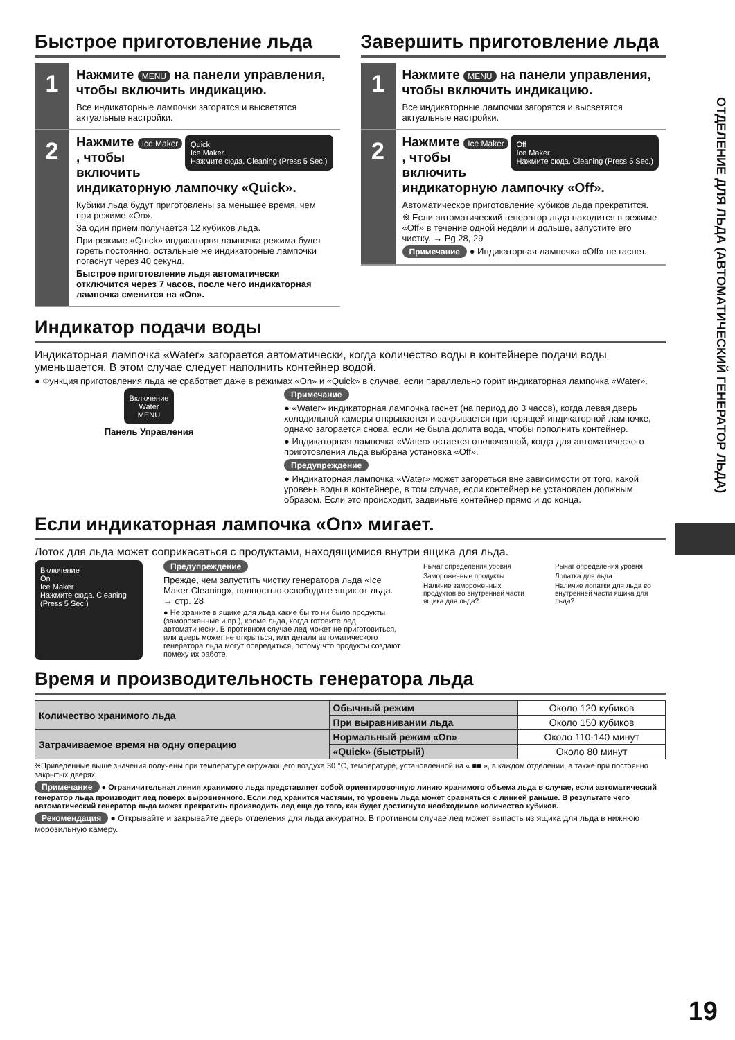ОТДЕЛЕНИЕ ДЛЯ ЛЬДА (АВТОМАТИЧЕСКИЙ ГЕНЕРАТОР ЛЬДА)
Быстрое приготовление льда
1
Нажмите MENU на панели управления, чтобы включить индикацию.
Все индикаторные лампочки загорятся и высветятся актуальные настройки.
2
Quick
Ice Maker
Нажмите сюда. Cleaning (Press 5 Sec.)
Нажмите Ice Maker , чтобы включить индикаторную лампочку «Quick».
Кубики льда будут приготовлены за меньшее время, чем при режиме «On».
За один прием получается 12 кубиков льда.
При режиме «Quick» индикаторня лампочка режима будет гореть постоянно, остальные же индикаторные лампочки погаснут через 40 секунд.
Быстрое приготовление льдя автоматически отключится через 7 часов, после чего индикаторная лампочка сменится на «On».
Завершить приготовление льда
1
Нажмите MENU на панели управления, чтобы включить индикацию.
Все индикаторные лампочки загорятся и высветятся актуальные настройки.
2
Off
Ice Maker
Нажмите сюда. Cleaning (Press 5 Sec.)
Нажмите Ice Maker , чтобы включить индикаторную лампочку «Off».
Автоматическое приготовление кубиков льда прекратится.
※ Если автоматический генератор льда находится в режиме «Off» в течение одной недели и дольше, запустите его чистку. → Pg.28, 29
Примечание ● Индикаторная лампочка «Off» не гаснет.
Индикатор подачи воды
Индикаторная лампочка «Water» загорается автоматически, когда количество воды в контейнере подачи воды уменьшается. В этом случае следует наполнить контейнер водой.
● Функция приготовления льда не сработает даже в режимах «On» и «Quick» в случае, если параллельно горит индикаторная лампочка «Water».
Включение
Water
MENU
Панель Управления
Примечание
● «Water» индикаторная лампочка гаснет (на период до 3 часов), когда левая дверь холодильной камеры открывается и закрывается при горящей индикаторной лампочке, однако загорается снова, если не была долита вода, чтобы пополнить контейнер.
● Индикаторная лампочка «Water» остается отключенной, когда для автоматического приготовления льда выбрана установка «Off».
Предупреждение
● Индикаторная лампочка «Water» может загореться вне зависимости от того, какой уровень воды в контейнере, в том случае, если контейнер не установлен должным образом. Если это происходит, задвиньте контейнер прямо и до конца.
Если индикаторная лампочка «On» мигает.
Лоток для льда может соприкасаться с продуктами, находящимися внутри ящика для льда.
Включение
On
Ice Maker
Нажмите сюда. Cleaning (Press 5 Sec.)
Предупреждение
Прежде, чем запустить чистку генератора льда «Ice Maker Cleaning», полностью освободите ящик от льда. → стр. 28
● Не храните в ящике для льда какие бы то ни было продукты (замороженные и пр.), кроме льда, когда готовите лед автоматически. В противном случае лед может не приготовиться, или дверь может не открыться, или детали автоматического генератора льда могут повредиться, потому что продукты создают помеху их работе.
Рычаг определения уровня
Замороженные продукты
Наличие замороженных продуктов во внутренней части ящика для льда?
Рычаг определения уровня
Лопатка для льда
Наличие лопатки для льда во внутренней части ящика для льда?
Время и производительность генератора льда
| Количество хранимого льда | Обычный режим | Около 120 кубиков |
| | При выравнивании льда | Около 150 кубиков |
| Затрачиваемое время на одну операцию | Нормальный режим «On» | Около 110-140 минут |
| | «Quick» (быстрый) | Около 80 минут |
※Приведенные выше значения получены при температуре окружающего воздуха 30 °C, температуре, установленной на « ■■ », в каждом отделении, а также при постоянно закрытых дверях.
Примечание ● Ограничительная линия хранимого льда представляет собой ориентировочную линию хранимого объема льда в случае, если автоматический генератор льда производит лед поверх выровненного. Если лед хранится частями, то уровень льда может сравняться с линией раньше. В результате чего автоматический генератор льда может прекратить производить лед еще до того, как будет достигнуто необходимое количество кубиков.
Рекомендация ● Открывайте и закрывайте дверь отделения для льда аккуратно. В противном случае лед может выпасть из ящика для льда в нижнюю морозильную камеру.
19